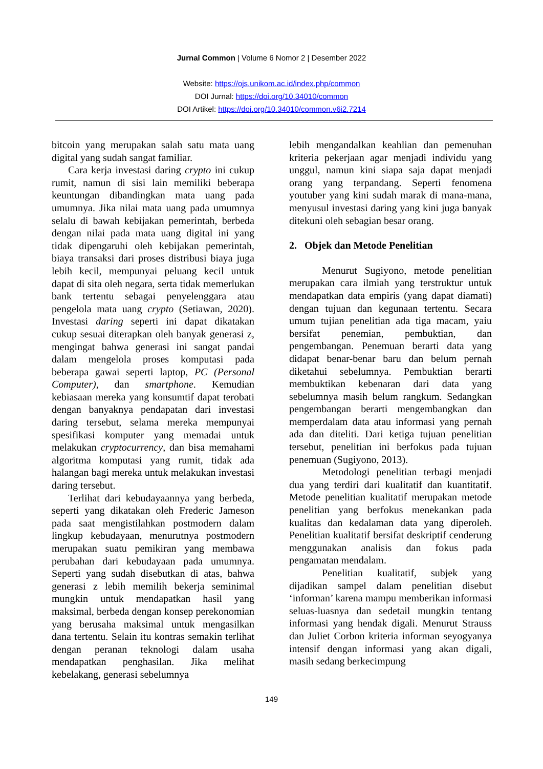Jurnal Common | Volume 6 Nomor 2 | Desember 2022
Website: https://ojs.unikom.ac.id/index.php/common
DOI Jurnal: https://doi.org/10.34010/common
DOI Artikel: https://doi.org/10.34010/common.v6i2.7214
bitcoin yang merupakan salah satu mata uang digital yang sudah sangat familiar.
Cara kerja investasi daring crypto ini cukup rumit, namun di sisi lain memiliki beberapa keuntungan dibandingkan mata uang pada umumnya. Jika nilai mata uang pada umumnya selalu di bawah kebijakan pemerintah, berbeda dengan nilai pada mata uang digital ini yang tidak dipengaruhi oleh kebijakan pemerintah, biaya transaksi dari proses distribusi biaya juga lebih kecil, mempunyai peluang kecil untuk dapat di sita oleh negara, serta tidak memerlukan bank tertentu sebagai penyelenggara atau pengelola mata uang crypto (Setiawan, 2020). Investasi daring seperti ini dapat dikatakan cukup sesuai diterapkan oleh banyak generasi z, mengingat bahwa generasi ini sangat pandai dalam mengelola proses komputasi pada beberapa gawai seperti laptop, PC (Personal Computer), dan smartphone. Kemudian kebiasaan mereka yang konsumtif dapat terobati dengan banyaknya pendapatan dari investasi daring tersebut, selama mereka mempunyai spesifikasi komputer yang memadai untuk melakukan cryptocurrency, dan bisa memahami algoritma komputasi yang rumit, tidak ada halangan bagi mereka untuk melakukan investasi daring tersebut.
Terlihat dari kebudayaannya yang berbeda, seperti yang dikatakan oleh Frederic Jameson pada saat mengistilahkan postmodern dalam lingkup kebudayaan, menurutnya postmodern merupakan suatu pemikiran yang membawa perubahan dari kebudayaan pada umumnya. Seperti yang sudah disebutkan di atas, bahwa generasi z lebih memilih bekerja seminimal mungkin untuk mendapatkan hasil yang maksimal, berbeda dengan konsep perekonomian yang berusaha maksimal untuk mengasilkan dana tertentu. Selain itu kontras semakin terlihat dengan peranan teknologi dalam usaha mendapatkan penghasilan. Jika melihat kebelakang, generasi sebelumnya
lebih mengandalkan keahlian dan pemenuhan kriteria pekerjaan agar menjadi individu yang unggul, namun kini siapa saja dapat menjadi orang yang terpandang. Seperti fenomena youtuber yang kini sudah marak di mana-mana, menyusul investasi daring yang kini juga banyak ditekuni oleh sebagian besar orang.
2. Objek dan Metode Penelitian
Menurut Sugiyono, metode penelitian merupakan cara ilmiah yang terstruktur untuk mendapatkan data empiris (yang dapat diamati) dengan tujuan dan kegunaan tertentu. Secara umum tujian penelitian ada tiga macam, yaiu bersifat penemian, pembuktian, dan pengembangan. Penemuan berarti data yang didapat benar-benar baru dan belum pernah diketahui sebelumnya. Pembuktian berarti membuktikan kebenaran dari data yang sebelumnya masih belum rangkum. Sedangkan pengembangan berarti mengembangkan dan memperdalam data atau informasi yang pernah ada dan diteliti. Dari ketiga tujuan penelitian tersebut, penelitian ini berfokus pada tujuan penemuan (Sugiyono, 2013).
Metodologi penelitian terbagi menjadi dua yang terdiri dari kualitatif dan kuantitatif. Metode penelitian kualitatif merupakan metode penelitian yang berfokus menekankan pada kualitas dan kedalaman data yang diperoleh. Penelitian kualitatif bersifat deskriptif cenderung menggunakan analisis dan fokus pada pengamatan mendalam.
Penelitian kualitatif, subjek yang dijadikan sampel dalam penelitian disebut ‘informan’ karena mampu memberikan informasi seluas-luasnya dan sedetail mungkin tentang informasi yang hendak digali. Menurut Strauss dan Juliet Corbon kriteria informan seyogyanya intensif dengan informasi yang akan digali, masih sedang berkecimpung
149